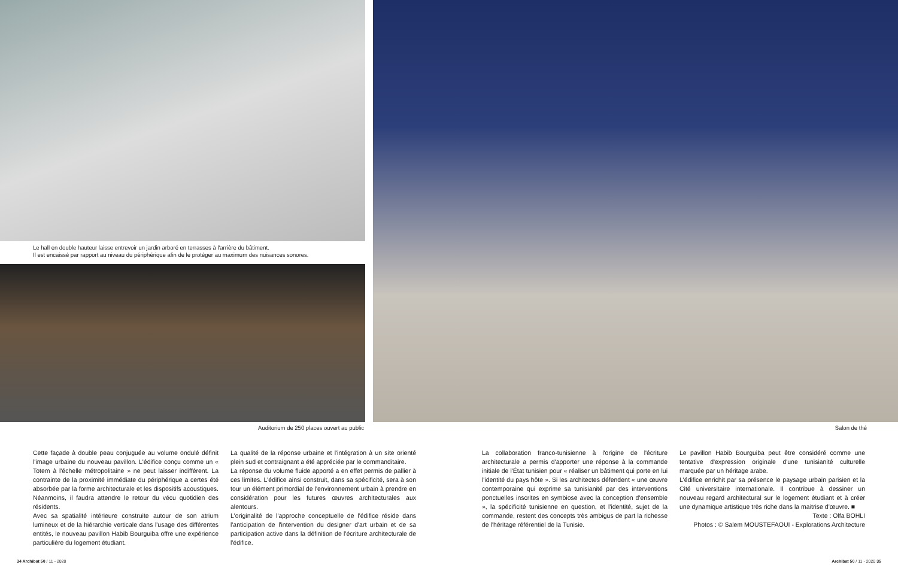Le hall en double hauteur laisse entrevoir un jardin arboré en terrasses à l'arrière du bâtiment.
Il est encaissé par rapport au niveau du périphérique afin de le protéger au maximum des nuisances sonores.
Auditorium de 250 places ouvert au public Salon de thé
Cette façade à double peau conjuguée au volume ondulé définit l'image urbaine du nouveau pavillon. L'édifice conçu comme un « Totem à l'échelle métropolitaine » ne peut laisser indifférent. La contrainte de la proximité immédiate du périphérique a certes été absorbée par la forme architecturale et les dispositifs acoustiques. Néanmoins, il faudra attendre le retour du vécu quotidien des résidents.
Avec sa spatialité intérieure construite autour de son atrium lumineux et de la hiérarchie verticale dans l'usage des différentes entités, le nouveau pavillon Habib Bourguiba offre une expérience particulière du logement étudiant.
La qualité de la réponse urbaine et l'intégration à un site orienté plein sud et contraignant a été appréciée par le commanditaire.
La réponse du volume fluide apporté a en effet permis de pallier à ces limites. L'édifice ainsi construit, dans sa spécificité, sera à son tour un élément primordial de l'environnement urbain à prendre en considération pour les futures œuvres architecturales aux alentours.
L'originalité de l'approche conceptuelle de l'édifice réside dans l'anticipation de l'intervention du designer d'art urbain et de sa participation active dans la définition de l'écriture architecturale de l'édifice.
La collaboration franco-tunisienne à l'origine de l'écriture architecturale a permis d'apporter une réponse à la commande initiale de l'État tunisien pour « réaliser un bâtiment qui porte en lui l'identité du pays hôte ». Si les architectes défendent « une œuvre contemporaine qui exprime sa tunisianité par des interventions ponctuelles inscrites en symbiose avec la conception d'ensemble », la spécificité tunisienne en question, et l'identité, sujet de la commande, restent des concepts très ambigus de part la richesse de l'héritage référentiel de la Tunisie.
Le pavillon Habib Bourguiba peut être considéré comme une tentative d'expression originale d'une tunisianité culturelle marquée par un héritage arabe.
L'édifice enrichit par sa présence le paysage urbain parisien et la Cité universitaire internationale. Il contribue à dessiner un nouveau regard architectural sur le logement étudiant et à créer une dynamique artistique très riche dans la maitrise d'œuvre. ■
Texte : Olfa BOHLI
Photos : © Salem MOUSTEFAOUI - Explorations Architecture
34 Archibat 50 / 11 - 2020 Archibat 50 / 11 - 2020 35